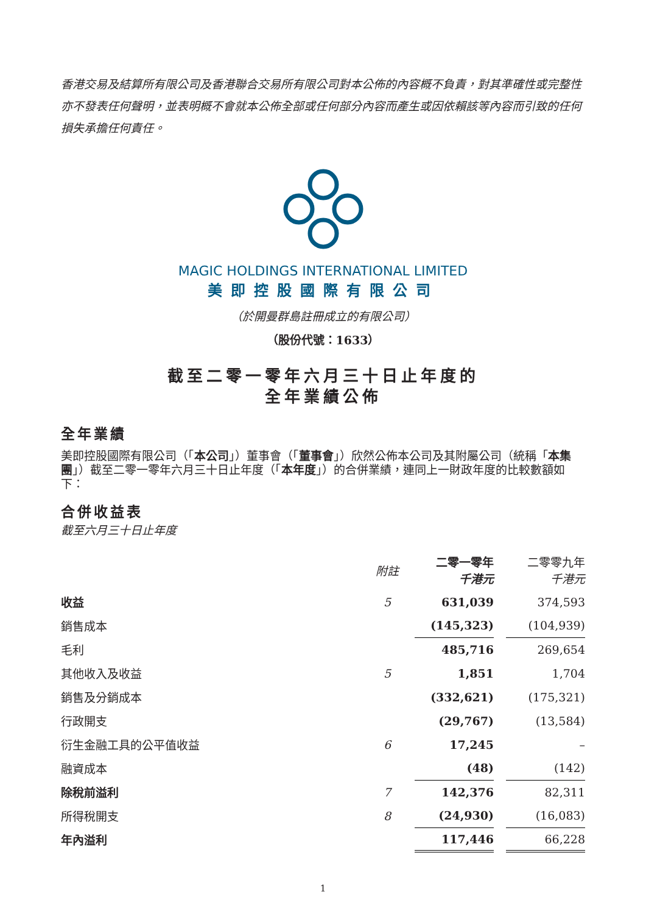香港交易及結算所有限公司及香港聯合交易所有限公司對本公佈的內容概不負責，對其準確性或完整性亦不發表任何聲明，並表明概不會就本公佈全部或任何部分內容而產生或因依賴該等內容而引致的任何損失承擔任何責任。
MAGIC HOLDINGS INTERNATIONAL LIMITED
美即控股國際有限公司
（於開曼群島註冊成立的有限公司）
（股份代號：1633）
截至二零一零年六月三十日止年度的
全年業績公佈
全年業績
美即控股國際有限公司（「本公司」）董事會（「董事會」）欣然公佈本公司及其附屬公司（統稱「本集團」）截至二零一零年六月三十日止年度（「本年度」）的合併業績，連同上一財政年度的比較數額如下：
合併收益表
截至六月三十日止年度
| | 附註 | 二零一零年 千港元 | | 二零零九年 千港元 |
| --- | --- | --- | --- | --- |
| 收益 | 5 | 631,039 | | 374,593 |
| 銷售成本 | | (145,323) | | (104,939) |
| 毛利 | | 485,716 | | 269,654 |
| 其他收入及收益 | 5 | 1,851 | | 1,704 |
| 銷售及分銷成本 | | (332,621) | | (175,321) |
| 行政開支 | | (29,767) | | (13,584) |
| 衍生金融工具的公平值收益 | 6 | 17,245 | | – |
| 融資成本 | | (48) | | (142) |
| 除稅前溢利 | 7 | 142,376 | | 82,311 |
| 所得稅開支 | 8 | (24,930) | | (16,083) |
| 年內溢利 | | 117,446 | | 66,228 |
1